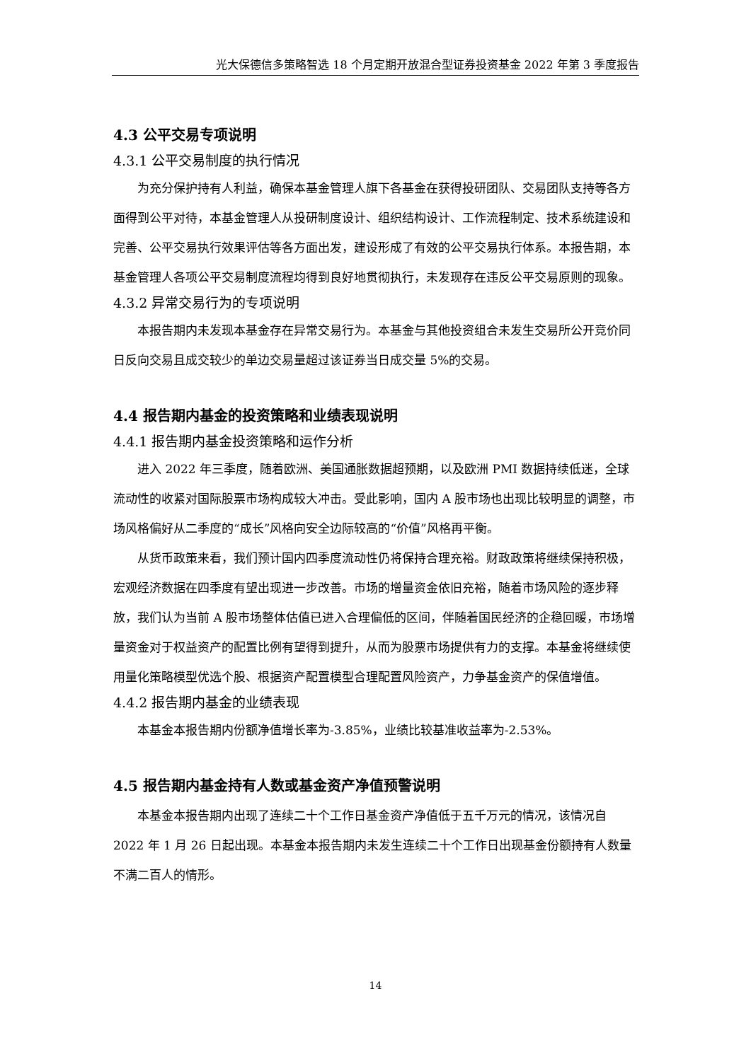光大保德信多策略智选 18 个月定期开放混合型证券投资基金 2022 年第 3 季度报告
4.3 公平交易专项说明
4.3.1 公平交易制度的执行情况
为充分保护持有人利益，确保本基金管理人旗下各基金在获得投研团队、交易团队支持等各方面得到公平对待，本基金管理人从投研制度设计、组织结构设计、工作流程制定、技术系统建设和完善、公平交易执行效果评估等各方面出发，建设形成了有效的公平交易执行体系。本报告期，本基金管理人各项公平交易制度流程均得到良好地贯彻执行，未发现存在违反公平交易原则的现象。
4.3.2 异常交易行为的专项说明
本报告期内未发现本基金存在异常交易行为。本基金与其他投资组合未发生交易所公开竞价同日反向交易且成交较少的单边交易量超过该证券当日成交量 5%的交易。
4.4 报告期内基金的投资策略和业绩表现说明
4.4.1 报告期内基金投资策略和运作分析
进入 2022 年三季度，随着欧洲、美国通胀数据超预期，以及欧洲 PMI 数据持续低迷，全球流动性的收紧对国际股票市场构成较大冲击。受此影响，国内 A 股市场也出现比较明显的调整，市场风格偏好从二季度的“成长”风格向安全边际较高的“价值”风格再平衡。
从货币政策来看，我们预计国内四季度流动性仍将保持合理充裕。财政政策将继续保持积极，宏观经济数据在四季度有望出现进一步改善。市场的增量资金依旧充裕，随着市场风险的逐步释放，我们认为当前 A 股市场整体估值已进入合理偏低的区间，伴随着国民经济的企稳回暖，市场增量资金对于权益资产的配置比例有望得到提升，从而为股票市场提供有力的支撑。本基金将继续使用量化策略模型优选个股、根据资产配置模型合理配置风险资产，力争基金资产的保值增值。
4.4.2 报告期内基金的业绩表现
本基金本报告期内份额净值增长率为-3.85%，业绩比较基准收益率为-2.53%。
4.5 报告期内基金持有人数或基金资产净值预警说明
本基金本报告期内出现了连续二十个工作日基金资产净值低于五千万元的情况，该情况自 2022 年 1 月 26 日起出现。本基金本报告期内未发生连续二十个工作日出现基金份额持有人数量不满二百人的情形。
14